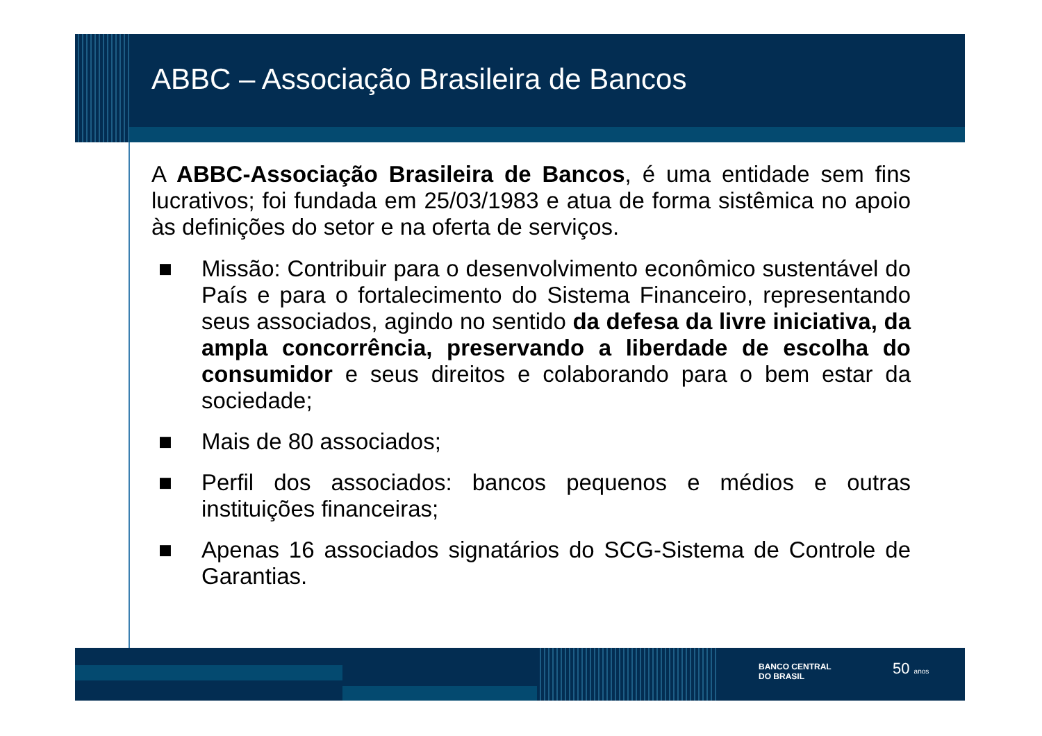ABBC – Associação Brasileira de Bancos
A ABBC-Associação Brasileira de Bancos, é uma entidade sem fins lucrativos; foi fundada em 25/03/1983 e atua de forma sistêmica no apoio às definições do setor e na oferta de serviços.
■ Missão: Contribuir para o desenvolvimento econômico sustentável do País e para o fortalecimento do Sistema Financeiro, representando seus associados, agindo no sentido da defesa da livre iniciativa, da ampla concorrência, preservando a liberdade de escolha do consumidor e seus direitos e colaborando para o bem estar da sociedade;
■ Mais de 80 associados;
■ Perfil dos associados: bancos pequenos e médios e outras instituições financeiras;
■ Apenas 16 associados signatários do SCG-Sistema de Controle de Garantias.
BANCO CENTRAL
DO BRASIL
50 anos